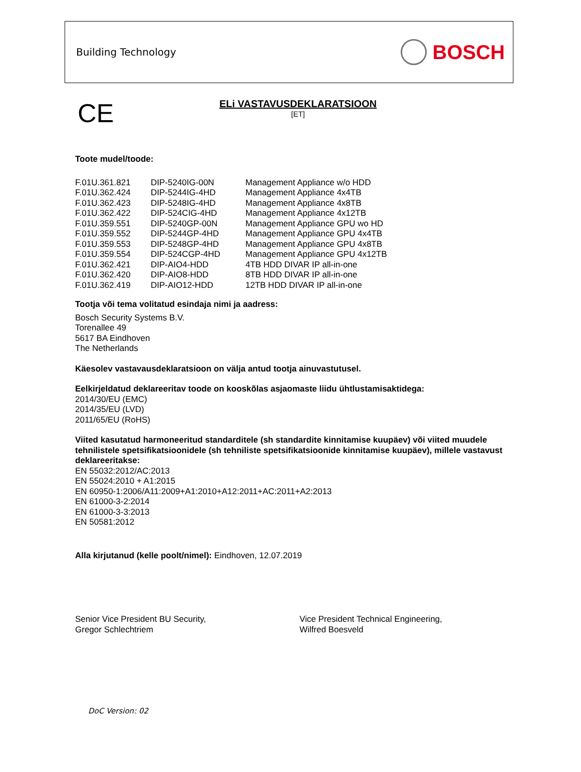Building Technology
BOSCH
CE
ELi VASTAVUSDEKLARATSIOON
[ET]
Toote mudel/toode:
| F.01U.361.821 | DIP-5240IG-00N | Management Appliance w/o HDD |
| F.01U.362.424 | DIP-5244IG-4HD | Management Appliance 4x4TB |
| F.01U.362.423 | DIP-5248IG-4HD | Management Appliance 4x8TB |
| F.01U.362.422 | DIP-524CIG-4HD | Management Appliance 4x12TB |
| F.01U.359.551 | DIP-5240GP-00N | Management Appliance GPU wo HD |
| F.01U.359.552 | DIP-5244GP-4HD | Management Appliance GPU 4x4TB |
| F.01U.359.553 | DIP-5248GP-4HD | Management Appliance GPU 4x8TB |
| F.01U.359.554 | DIP-524CGP-4HD | Management Appliance GPU 4x12TB |
| F.01U.362.421 | DIP-AIO4-HDD | 4TB HDD DIVAR IP all-in-one |
| F.01U.362.420 | DIP-AIO8-HDD | 8TB HDD DIVAR IP all-in-one |
| F.01U.362.419 | DIP-AIO12-HDD | 12TB HDD DIVAR IP all-in-one |
Tootja või tema volitatud esindaja nimi ja aadress:
Bosch Security Systems B.V.
Torenallee 49
5617 BA Eindhoven
The Netherlands
Käesolev vastavausdeklaratsioon on välja antud tootja ainuvastutusel.
Eelkirjeldatud deklareeritav toode on kooskõlas asjaomaste liidu ühtlustamisaktidega:
2014/30/EU (EMC)
2014/35/EU (LVD)
2011/65/EU (RoHS)
Viited kasutatud harmoneeritud standarditele (sh standardite kinnitamise kuupäev) või viited muudele tehnilistele spetsifikatsioonidele (sh tehniliste spetsifikatsioonide kinnitamise kuupäev), millele vastavust deklareeritakse:
EN 55032:2012/AC:2013
EN 55024:2010 + A1:2015
EN 60950-1:2006/A11:2009+A1:2010+A12:2011+AC:2011+A2:2013
EN 61000-3-2:2014
EN 61000-3-3:2013
EN 50581:2012
Alla kirjutanud (kelle poolt/nimel): Eindhoven, 12.07.2019
Senior Vice President BU Security,
Gregor Schlechtriem
Vice President Technical Engineering,
Wilfred Boesveld
DoC Version: 02